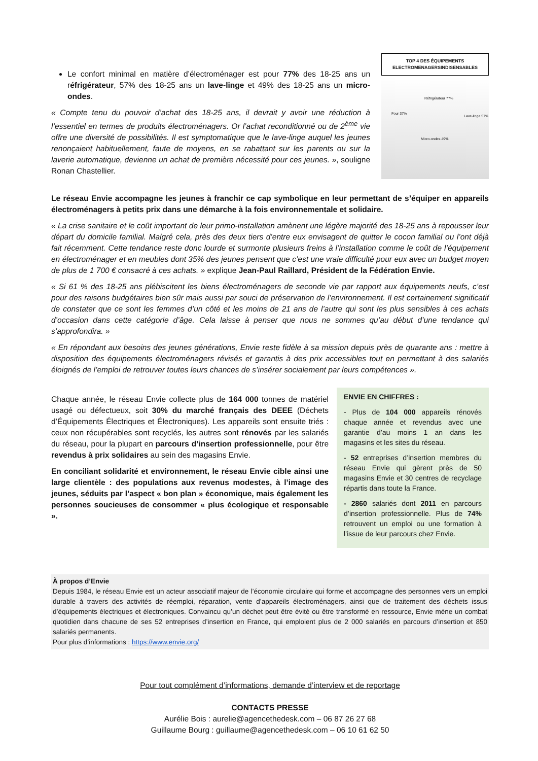Le confort minimal en matière d’électroménager est pour 77% des 18-25 ans un réfrigérateur, 57% des 18-25 ans un lave-linge et 49% des 18-25 ans un micro-ondes.
« Compte tenu du pouvoir d’achat des 18-25 ans, il devrait y avoir une réduction à l’essentiel en termes de produits électroménagers. Or l’achat reconditionné ou de 2<sup>ème</sup> vie offre une diversité de possibilités. Il est symptomatique que le lave-linge auquel les jeunes renonçaient habituellement, faute de moyens, en se rabattant sur les parents ou sur la laverie automatique, devienne un achat de première nécessité pour ces jeunes. », souligne Ronan Chastellier.
TOP 4 DES ÉQUIPEMENTS ELECTROMENAGERSINDISENSABLES
Four 37%
Réfrigérateur 77%
Lave-linge 57%
Micro-ondes 49%
Le réseau Envie accompagne les jeunes à franchir ce cap symbolique en leur permettant de s’équiper en appareils électroménagers à petits prix dans une démarche à la fois environnementale et solidaire.
« La crise sanitaire et le coût important de leur primo-installation amènent une légère majorité des 18-25 ans à repousser leur départ du domicile familial. Malgré cela, près des deux tiers d’entre eux envisagent de quitter le cocon familial ou l’ont déjà fait récemment. Cette tendance reste donc lourde et surmonte plusieurs freins à l’installation comme le coût de l’équipement en électroménager et en meubles dont 35% des jeunes pensent que c’est une vraie difficulté pour eux avec un budget moyen de plus de 1 700 € consacré à ces achats. » explique Jean-Paul Raillard, Président de la Fédération Envie.
« Si 61 % des 18-25 ans plébiscitent les biens électroménagers de seconde vie par rapport aux équipements neufs, c’est pour des raisons budgétaires bien sûr mais aussi par souci de préservation de l’environnement. Il est certainement significatif de constater que ce sont les femmes d’un côté et les moins de 21 ans de l’autre qui sont les plus sensibles à ces achats d’occasion dans cette catégorie d’âge. Cela laisse à penser que nous ne sommes qu’au début d’une tendance qui s’approfondira. »
« En répondant aux besoins des jeunes générations, Envie reste fidèle à sa mission depuis près de quarante ans : mettre à disposition des équipements électroménagers révisés et garantis à des prix accessibles tout en permettant à des salariés éloignés de l’emploi de retrouver toutes leurs chances de s’insérer socialement par leurs compétences ».
Chaque année, le réseau Envie collecte plus de 164 000 tonnes de matériel usagé ou défectueux, soit 30% du marché français des DEEE (Déchets d’Équipements Électriques et Électroniques). Les appareils sont ensuite triés : ceux non récupérables sont recyclés, les autres sont rénovés par les salariés du réseau, pour la plupart en parcours d’insertion professionnelle, pour être revendus à prix solidaires au sein des magasins Envie.
En conciliant solidarité et environnement, le réseau Envie cible ainsi une large clientèle : des populations aux revenus modestes, à l’image des jeunes, séduits par l’aspect « bon plan » économique, mais également les personnes soucieuses de consommer « plus écologique et responsable ».
ENVIE EN CHIFFRES :
- Plus de 104 000 appareils rénovés chaque année et revendus avec une garantie d’au moins 1 an dans les magasins et les sites du réseau.
- 52 entreprises d’insertion membres du réseau Envie qui gèrent près de 50 magasins Envie et 30 centres de recyclage répartis dans toute la France.
- 2860 salariés dont 2011 en parcours d’insertion professionnelle. Plus de 74% retrouvent un emploi ou une formation à l’issue de leur parcours chez Envie.
À propos d’Envie
Depuis 1984, le réseau Envie est un acteur associatif majeur de l’économie circulaire qui forme et accompagne des personnes vers un emploi durable à travers des activités de réemploi, réparation, vente d’appareils électroménagers, ainsi que de traitement des déchets issus d’équipements électriques et électroniques. Convaincu qu’un déchet peut être évité ou être transformé en ressource, Envie mène un combat quotidien dans chacune de ses 52 entreprises d’insertion en France, qui emploient plus de 2 000 salariés en parcours d’insertion et 850 salariés permanents.
Pour plus d’informations : https://www.envie.org/
Pour tout complément d’informations, demande d’interview et de reportage
CONTACTS PRESSE
Aurélie Bois : aurelie@agencethedesk.com – 06 87 26 27 68
Guillaume Bourg : guillaume@agencethedesk.com – 06 10 61 62 50